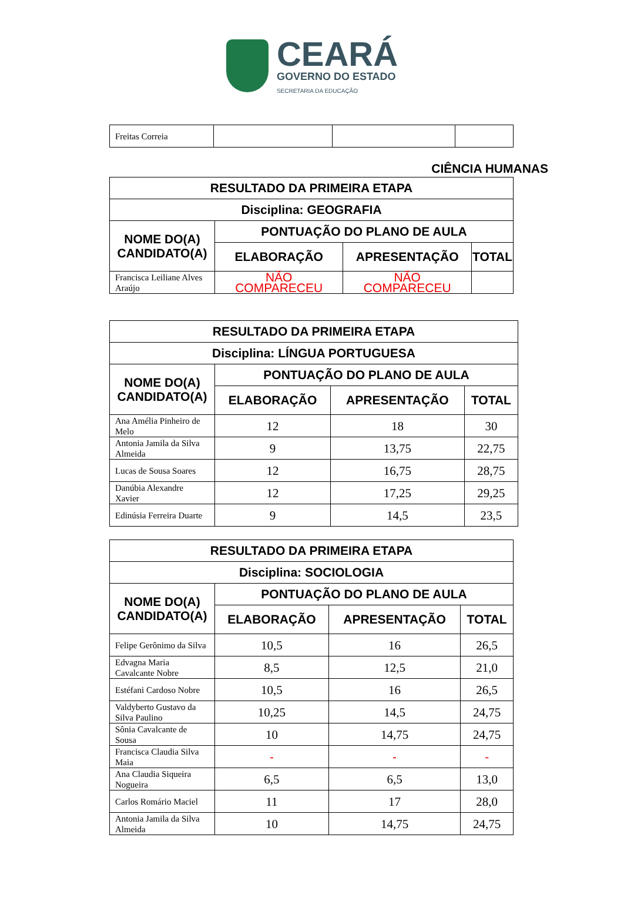CEARÁ
GOVERNO DO ESTADO
SECRETARIA DA EDUCAÇÃO
| Freitas Correia | | | |
CIÊNCIA HUMANAS
| RESULTADO DA PRIMEIRA ETAPA | | | |
| --- | --- | --- | --- |
| Disciplina: GEOGRAFIA | | | |
| NOME DO(A) CANDIDATO(A) | PONTUAÇÃO DO PLANO DE AULA | | |
| | ELABORAÇÃO | APRESENTAÇÃO | TOTAL |
| Francisca Leiliane Alves Araújo | NÃO COMPARECEU | NÃO COMPARECEU | |
| RESULTADO DA PRIMEIRA ETAPA | | | |
| --- | --- | --- | --- |
| Disciplina: LÍNGUA PORTUGUESA | | | |
| NOME DO(A) CANDIDATO(A) | PONTUAÇÃO DO PLANO DE AULA | | |
| | ELABORAÇÃO | APRESENTAÇÃO | TOTAL |
| Ana Amélia Pinheiro de Melo | 12 | 18 | 30 |
| Antonia Jamila da Silva Almeida | 9 | 13,75 | 22,75 |
| Lucas de Sousa Soares | 12 | 16,75 | 28,75 |
| Danúbia Alexandre Xavier | 12 | 17,25 | 29,25 |
| Edinúsia Ferreira Duarte | 9 | 14,5 | 23,5 |
| RESULTADO DA PRIMEIRA ETAPA | | | |
| --- | --- | --- | --- |
| Disciplina: SOCIOLOGIA | | | |
| NOME DO(A) CANDIDATO(A) | PONTUAÇÃO DO PLANO DE AULA | | |
| | ELABORAÇÃO | APRESENTAÇÃO | TOTAL |
| Felipe Gerônimo da Silva | 10,5 | 16 | 26,5 |
| Edvagna Maria Cavalcante Nobre | 8,5 | 12,5 | 21,0 |
| Estéfani Cardoso Nobre | 10,5 | 16 | 26,5 |
| Valdyberto Gustavo da Silva Paulino | 10,25 | 14,5 | 24,75 |
| Sônia Cavalcante de Sousa | 10 | 14,75 | 24,75 |
| Francisca Claudia Silva Maia | - | - | - |
| Ana Claudia Siqueira Nogueira | 6,5 | 6,5 | 13,0 |
| Carlos Romário Maciel | 11 | 17 | 28,0 |
| Antonia Jamila da Silva Almeida | 10 | 14,75 | 24,75 |